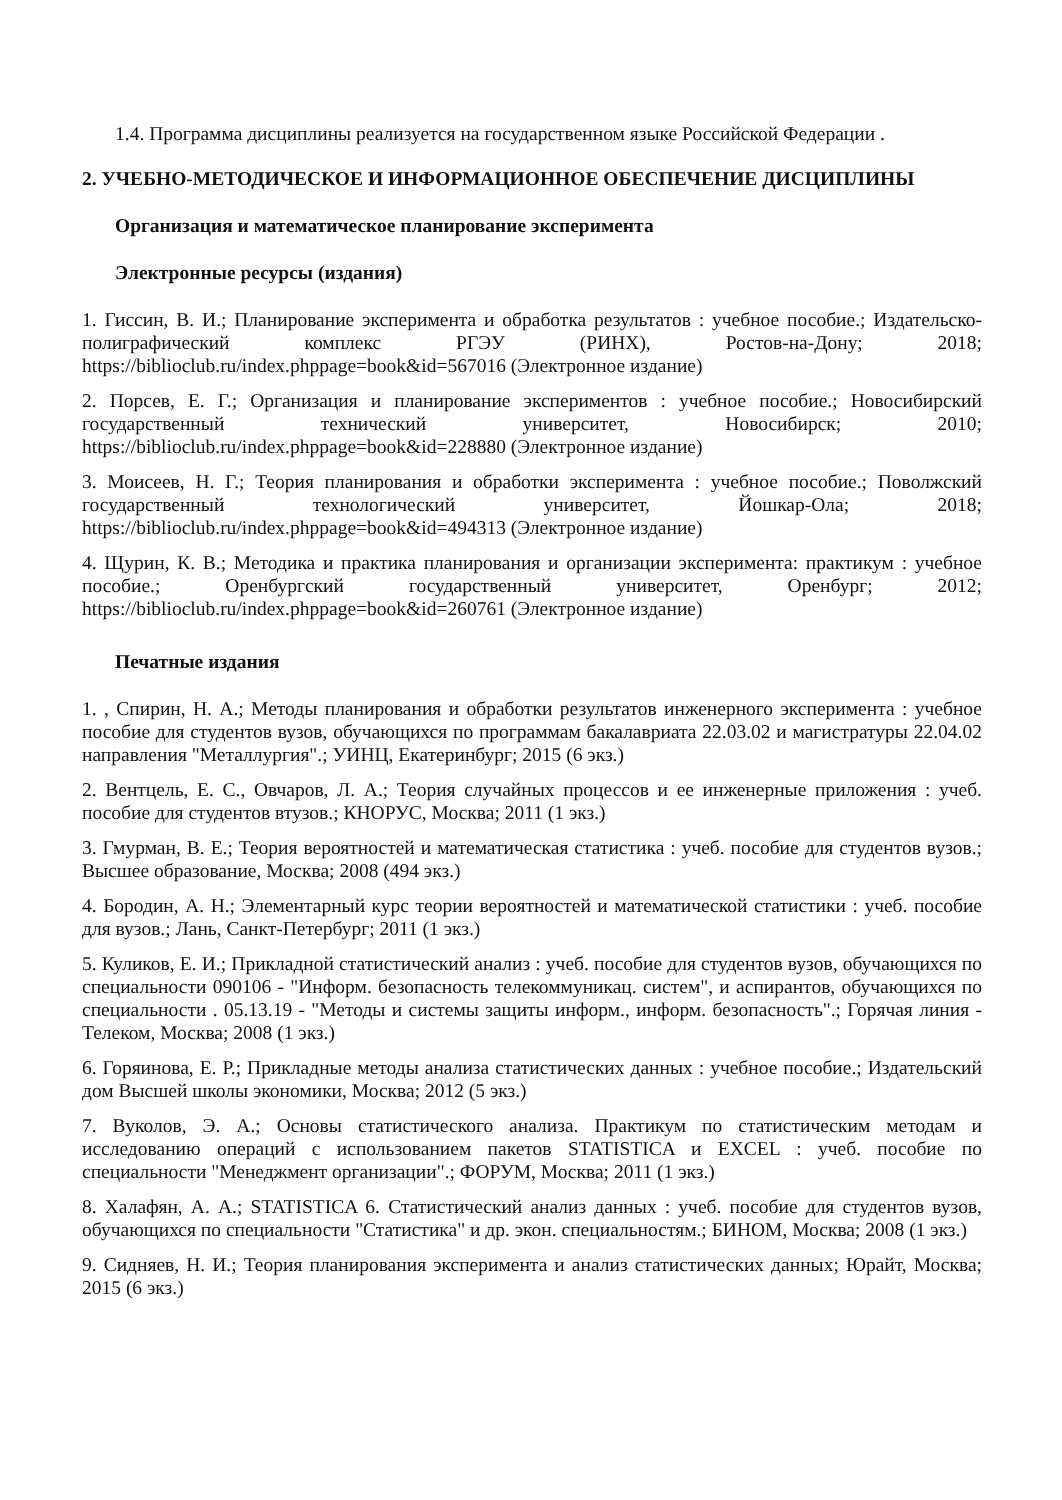1.4. Программа дисциплины реализуется на государственном языке Российской Федерации .
2. УЧЕБНО-МЕТОДИЧЕСКОЕ И ИНФОРМАЦИОННОЕ ОБЕСПЕЧЕНИЕ ДИСЦИПЛИНЫ
Организация и математическое планирование эксперимента
Электронные ресурсы (издания)
1. Гиссин, В. И.; Планирование эксперимента и обработка результатов : учебное пособие.; Издательско-полиграфический комплекс РГЭУ (РИНХ), Ростов-на-Дону; 2018; https://biblioclub.ru/index.phppage=book&id=567016 (Электронное издание)
2. Порсев, Е. Г.; Организация и планирование экспериментов : учебное пособие.; Новосибирский государственный технический университет, Новосибирск; 2010; https://biblioclub.ru/index.phppage=book&id=228880 (Электронное издание)
3. Моисеев, Н. Г.; Теория планирования и обработки эксперимента : учебное пособие.; Поволжский государственный технологический университет, Йошкар-Ола; 2018; https://biblioclub.ru/index.phppage=book&id=494313 (Электронное издание)
4. Щурин, К. В.; Методика и практика планирования и организации эксперимента: практикум : учебное пособие.; Оренбургский государственный университет, Оренбург; 2012; https://biblioclub.ru/index.phppage=book&id=260761 (Электронное издание)
Печатные издания
1. , Спирин, Н. А.; Методы планирования и обработки результатов инженерного эксперимента : учебное пособие для студентов вузов, обучающихся по программам бакалавриата 22.03.02 и магистратуры 22.04.02 направления "Металлургия".; УИНЦ, Екатеринбург; 2015 (6 экз.)
2. Вентцель, Е. С., Овчаров, Л. А.; Теория случайных процессов и ее инженерные приложения : учеб. пособие для студентов втузов.; КНОРУС, Москва; 2011 (1 экз.)
3. Гмурман, В. Е.; Теория вероятностей и математическая статистика : учеб. пособие для студентов вузов.; Высшее образование, Москва; 2008 (494 экз.)
4. Бородин, А. Н.; Элементарный курс теории вероятностей и математической статистики : учеб. пособие для вузов.; Лань, Санкт-Петербург; 2011 (1 экз.)
5. Куликов, Е. И.; Прикладной статистический анализ : учеб. пособие для студентов вузов, обучающихся по специальности 090106 - "Информ. безопасность телекоммуникац. систем", и аспирантов, обучающихся по специальности . 05.13.19 - "Методы и системы защиты информ., информ. безопасность".; Горячая линия - Телеком, Москва; 2008 (1 экз.)
6. Горяинова, Е. Р.; Прикладные методы анализа статистических данных : учебное пособие.; Издательский дом Высшей школы экономики, Москва; 2012 (5 экз.)
7. Вуколов, Э. А.; Основы статистического анализа. Практикум по статистическим методам и исследованию операций с использованием пакетов STATISTICA и EXCEL : учеб. пособие по специальности "Менеджмент организации".; ФОРУМ, Москва; 2011 (1 экз.)
8. Халафян, А. А.; STATISTICA 6. Статистический анализ данных : учеб. пособие для студентов вузов, обучающихся по специальности "Статистика" и др. экон. специальностям.; БИНОМ, Москва; 2008 (1 экз.)
9. Сидняев, Н. И.; Теория планирования эксперимента и анализ статистических данных; Юрайт, Москва; 2015 (6 экз.)